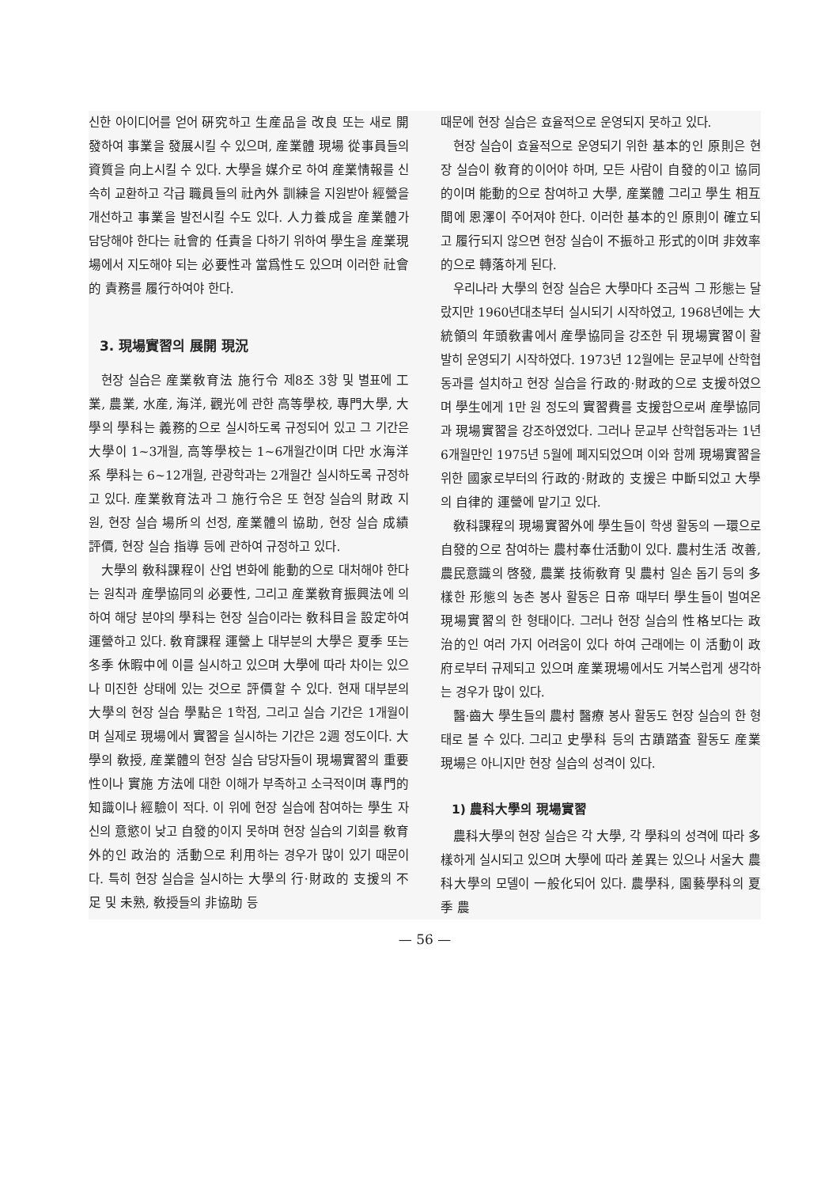신한 아이디어를 얻어 硏究하고 生産品을 改良 또는 새로 開發하여 事業을 發展시킬 수 있으며, 産業體 現場 從事員들의 資質을 向上시킬 수 있다. 大學을 媒介로 하여 産業情報를 신속히 교환하고 각급 職員들의 社內外 訓練을 지원받아 經營을 개선하고 事業을 발전시킬 수도 있다. 人力養成을 産業體가 담당해야 한다는 社會的 任責을 다하기 위하여 學生을 産業現場에서 지도해야 되는 必要性과 當爲性도 있으며 이러한 社會的 責務를 履行하여야 한다.
3. 現場實習의 展開 現況
현장 실습은 産業敎育法 施行令 제8조 3항 및 별표에 工業, 農業, 水産, 海洋, 觀光에 관한 高等學校, 專門大學, 大學의 學科는 義務的으로 실시하도록 규정되어 있고 그 기간은 大學이 1~3개월, 高等學校는 1~6개월간이며 다만 水海洋系 學科는 6~12개월, 관광학과는 2개월간 실시하도록 규정하고 있다. 産業敎育法과 그 施行令은 또 현장 실습의 財政 지원, 현장 실습 場所의 선정, 産業體의 協助, 현장 실습 成績 評價, 현장 실습 指導 등에 관하여 규정하고 있다.
大學의 敎科課程이 산업 변화에 能動的으로 대처해야 한다는 원칙과 産學協同의 必要性, 그리고 産業敎育振興法에 의하여 해당 분야의 學科는 현장 실습이라는 敎科目을 設定하여 運營하고 있다. 敎育課程 運營上 대부분의 大學은 夏季 또는 冬季 休暇中에 이를 실시하고 있으며 大學에 따라 차이는 있으나 미진한 상태에 있는 것으로 評價할 수 있다. 현재 대부분의 大學의 현장 실습 學點은 1학점, 그리고 실습 기간은 1개월이며 실제로 現場에서 實習을 실시하는 기간은 2週 정도이다. 大學의 敎授, 産業體의 현장 실습 담당자들이 現場實習의 重要性이나 實施 方法에 대한 이해가 부족하고 소극적이며 專門的 知識이나 經驗이 적다. 이 위에 현장 실습에 참여하는 學生 자신의 意慾이 낮고 自發的이지 못하며 현장 실습의 기회를 敎育 外的인 政治的 活動으로 利用하는 경우가 많이 있기 때문이다. 특히 현장 실습을 실시하는 大學의 行·財政的 支援의 不足 및 未熟, 敎授들의 非協助 등
때문에 현장 실습은 효율적으로 운영되지 못하고 있다.
현장 실습이 효율적으로 운영되기 위한 基本的인 原則은 현장 실습이 敎育的이어야 하며, 모든 사람이 自發的이고 協同的이며 能動的으로 참여하고 大學, 産業體 그리고 學生 相互間에 恩澤이 주어져야 한다. 이러한 基本的인 原則이 確立되고 履行되지 않으면 현장 실습이 不振하고 形式的이며 非效率的으로 轉落하게 된다.
우리나라 大學의 현장 실습은 大學마다 조금씩 그 形態는 달랐지만 1960년대초부터 실시되기 시작하였고, 1968년에는 大統領의 年頭敎書에서 産學協同을 강조한 뒤 現場實習이 활발히 운영되기 시작하였다. 1973년 12월에는 문교부에 산학협동과를 설치하고 현장 실습을 行政的·財政的으로 支援하였으며 學生에게 1만 원 정도의 實習費를 支援함으로써 産學協同과 現場實習을 강조하였었다. 그러나 문교부 산학협동과는 1년 6개월만인 1975년 5월에 폐지되었으며 이와 함께 現場實習을 위한 國家로부터의 行政的·財政的 支援은 中斷되었고 大學의 自律的 運營에 맡기고 있다.
敎科課程의 現場實習外에 學生들이 학생 활동의 一環으로 自發的으로 참여하는 農村奉仕活動이 있다. 農村生活 改善, 農民意識의 啓發, 農業 技術敎育 및 農村 일손 돕기 등의 多樣한 形態의 농촌 봉사 활동은 日帝 때부터 學生들이 벌여온 現場實習의 한 형태이다. 그러나 현장 실습의 性格보다는 政治的인 여러 가지 어려움이 있다 하여 근래에는 이 活動이 政府로부터 규제되고 있으며 産業現場에서도 거북스럽게 생각하는 경우가 많이 있다.
醫·齒大 學生들의 農村 醫療 봉사 활동도 현장 실습의 한 형태로 볼 수 있다. 그리고 史學科 등의 古蹟踏査 활동도 産業現場은 아니지만 현장 실습의 성격이 있다.
1) 農科大學의 現場實習
農科大學의 현장 실습은 각 大學, 각 學科의 성격에 따라 多樣하게 실시되고 있으며 大學에 따라 差異는 있으나 서울大 農科大學의 모델이 一般化되어 있다. 農學科, 園藝學科의 夏季 農
— 56 —